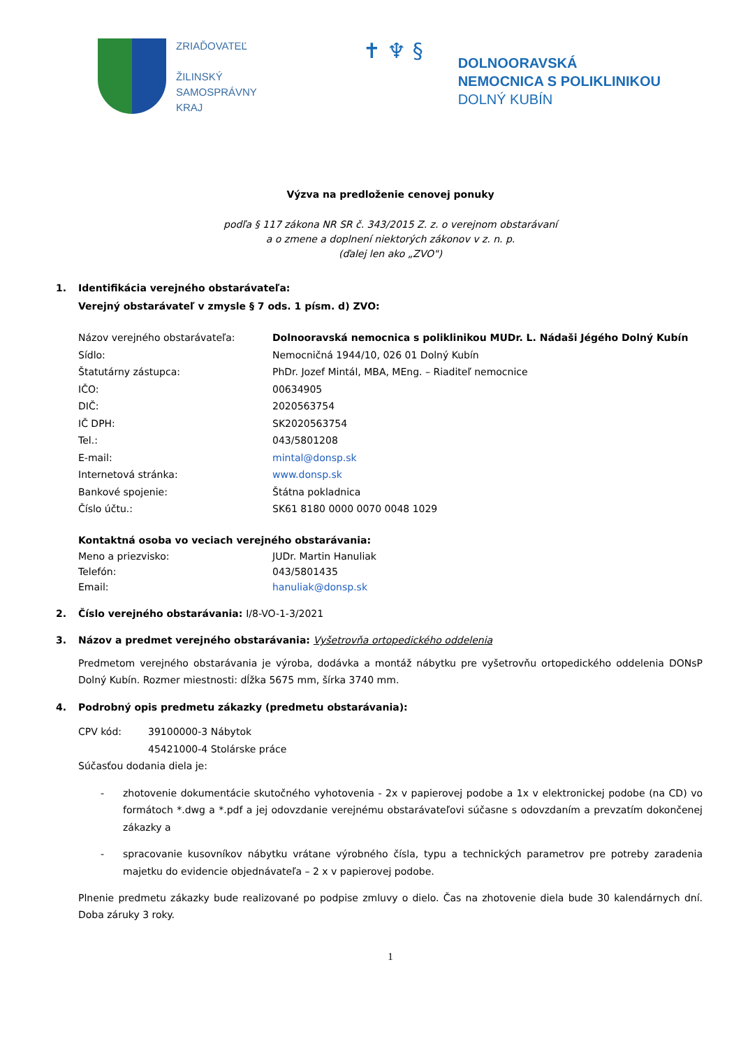ZRIAĎOVATEĽ
ŽILINSKÝ
SAMOSPRÁVNY
KRAJ
✝ ♆ §
DOLNOORAVSKÁ
NEMOCNICA S POLIKLINIKOU
DOLNÝ KUBÍN
Výzva na predloženie cenovej ponuky
podľa § 117 zákona NR SR č. 343/2015 Z. z. o verejnom obstarávaní
a o zmene a doplnení niektorých zákonov v z. n. p.
(ďalej len ako „ZVO")
1. Identifikácia verejného obstarávateľa:
Verejný obstarávateľ v zmysle § 7 ods. 1 písm. d) ZVO:
Názov verejného obstarávateľa: Dolnooravská nemocnica s poliklinikou MUDr. L. Nádaši Jégého Dolný Kubín
Sídlo: Nemocničná 1944/10, 026 01 Dolný Kubín
Štatutárny zástupca: PhDr. Jozef Mintál, MBA, MEng. – Riaditeľ nemocnice
IČO: 00634905
DIČ: 2020563754
IČ DPH: SK2020563754
Tel.: 043/5801208
E-mail: mintal@donsp.sk
Internetová stránka: www.donsp.sk
Bankové spojenie: Štátna pokladnica
Číslo účtu.: SK61 8180 0000 0070 0048 1029
Kontaktná osoba vo veciach verejného obstarávania:
Meno a priezvisko: JUDr. Martin Hanuliak
Telefón: 043/5801435
Email: hanuliak@donsp.sk
2. Číslo verejného obstarávania: I/8-VO-1-3/2021
3. Názov a predmet verejného obstarávania: Vyšetrovňa ortopedického oddelenia
Predmetom verejného obstarávania je výroba, dodávka a montáž nábytku pre vyšetrovňu ortopedického oddelenia DONsP Dolný Kubín. Rozmer miestnosti: dĺžka 5675 mm, šírka 3740 mm.
4. Podrobný opis predmetu zákazky (predmetu obstarávania):
CPV kód: 39100000-3 Nábytok
45421000-4 Stolárske práce
Súčasťou dodania diela je:
- zhotovenie dokumentácie skutočného vyhotovenia - 2x v papierovej podobe a 1x v elektronickej podobe (na CD) vo formátoch *.dwg a *.pdf a jej odovzdanie verejnému obstarávateľovi súčasne s odovzdaním a prevzatím dokončenej zákazky a
- spracovanie kusovníkov nábytku vrátane výrobného čísla, typu a technických parametrov pre potreby zaradenia majetku do evidencie objednávateľa – 2 x v papierovej podobe.
Plnenie predmetu zákazky bude realizované po podpise zmluvy o dielo. Čas na zhotovenie diela bude 30 kalendárnych dní. Doba záruky 3 roky.
1